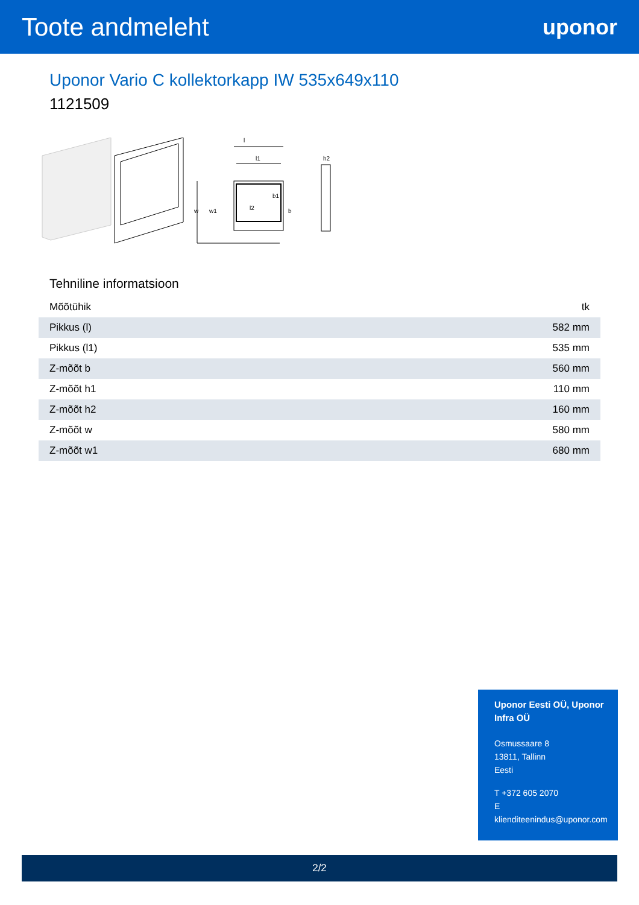Toote andmeleht
uponor
Uponor Vario C kollektorkapp IW 535x649x110
1121509
l
l1
l2
w
w1
b1
b
h2
Tehniline informatsioon
| Mõõtühik | tk |
| Pikkus (l) | 582 mm |
| Pikkus (l1) | 535 mm |
| Z-mõõt b | 560 mm |
| Z-mõõt h1 | 110 mm |
| Z-mõõt h2 | 160 mm |
| Z-mõõt w | 580 mm |
| Z-mõõt w1 | 680 mm |
Uponor Eesti OÜ, Uponor Infra OÜ
Osmussaare 8
13811, Tallinn
Eesti
T +372 605 2070
E
klienditeenindus@uponor.com
2/2